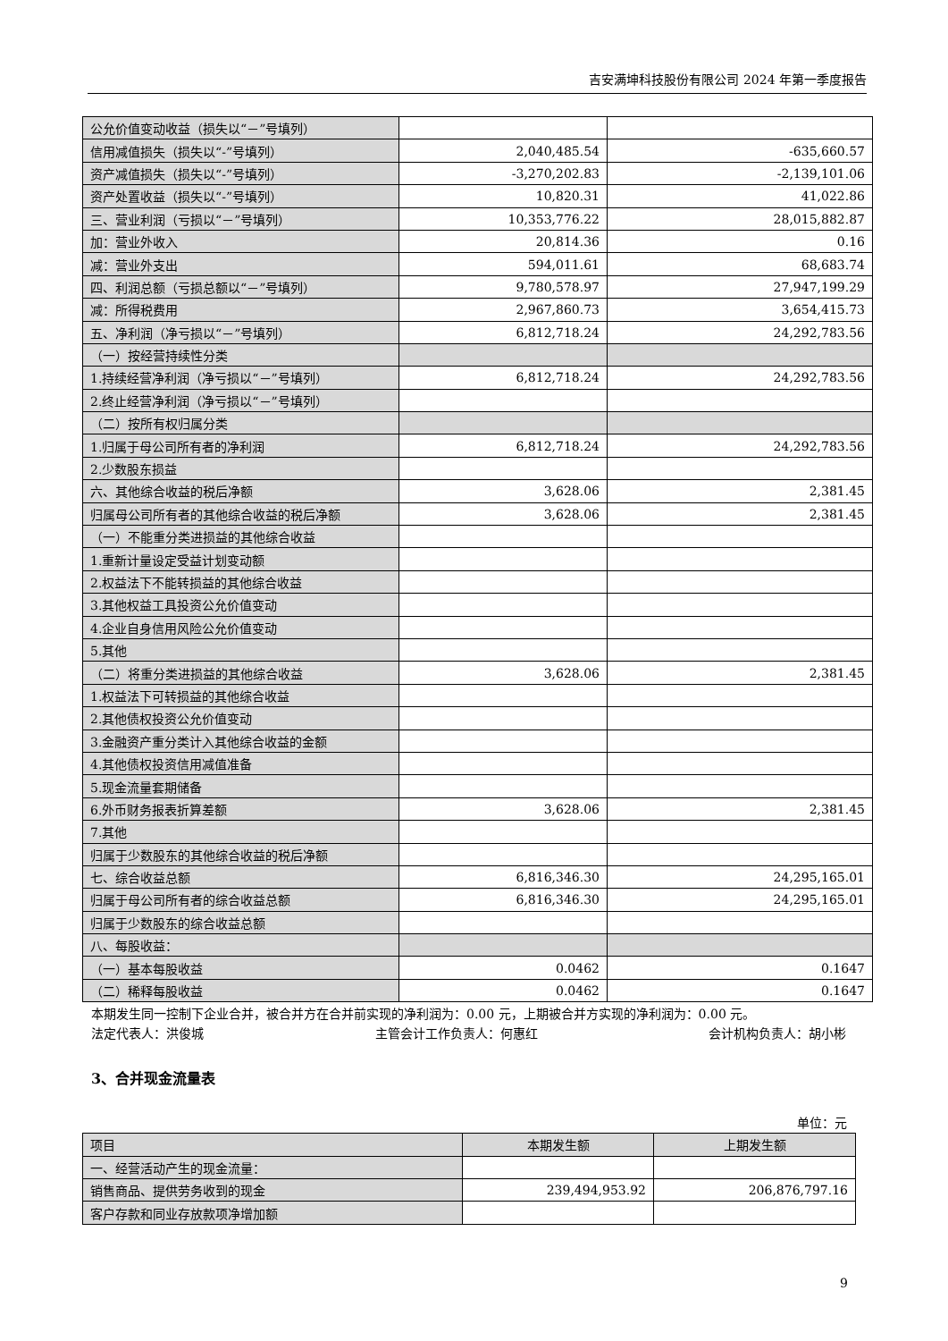吉安满坤科技股份有限公司 2024 年第一季度报告
| 公允价值变动收益（损失以“－”号填列） | | |
| 信用减值损失（损失以“-”号填列） | 2,040,485.54 | -635,660.57 |
| 资产减值损失（损失以“-”号填列） | -3,270,202.83 | -2,139,101.06 |
| 资产处置收益（损失以“-”号填列） | 10,820.31 | 41,022.86 |
| 三、营业利润（亏损以“－”号填列） | 10,353,776.22 | 28,015,882.87 |
| 加：营业外收入 | 20,814.36 | 0.16 |
| 减：营业外支出 | 594,011.61 | 68,683.74 |
| 四、利润总额（亏损总额以“－”号填列） | 9,780,578.97 | 27,947,199.29 |
| 减：所得税费用 | 2,967,860.73 | 3,654,415.73 |
| 五、净利润（净亏损以“－”号填列） | 6,812,718.24 | 24,292,783.56 |
| （一）按经营持续性分类 | | |
| 1.持续经营净利润（净亏损以“－”号填列） | 6,812,718.24 | 24,292,783.56 |
| 2.终止经营净利润（净亏损以“－”号填列） | | |
| （二）按所有权归属分类 | | |
| 1.归属于母公司所有者的净利润 | 6,812,718.24 | 24,292,783.56 |
| 2.少数股东损益 | | |
| 六、其他综合收益的税后净额 | 3,628.06 | 2,381.45 |
| 归属母公司所有者的其他综合收益的税后净额 | 3,628.06 | 2,381.45 |
| （一）不能重分类进损益的其他综合收益 | | |
| 1.重新计量设定受益计划变动额 | | |
| 2.权益法下不能转损益的其他综合收益 | | |
| 3.其他权益工具投资公允价值变动 | | |
| 4.企业自身信用风险公允价值变动 | | |
| 5.其他 | | |
| （二）将重分类进损益的其他综合收益 | 3,628.06 | 2,381.45 |
| 1.权益法下可转损益的其他综合收益 | | |
| 2.其他债权投资公允价值变动 | | |
| 3.金融资产重分类计入其他综合收益的金额 | | |
| 4.其他债权投资信用减值准备 | | |
| 5.现金流量套期储备 | | |
| 6.外币财务报表折算差额 | 3,628.06 | 2,381.45 |
| 7.其他 | | |
| 归属于少数股东的其他综合收益的税后净额 | | |
| 七、综合收益总额 | 6,816,346.30 | 24,295,165.01 |
| 归属于母公司所有者的综合收益总额 | 6,816,346.30 | 24,295,165.01 |
| 归属于少数股东的综合收益总额 | | |
| 八、每股收益： | | |
| （一）基本每股收益 | 0.0462 | 0.1647 |
| （二）稀释每股收益 | 0.0462 | 0.1647 |
本期发生同一控制下企业合并，被合并方在合并前实现的净利润为：0.00 元，上期被合并方实现的净利润为：0.00 元。
法定代表人：洪俊城 主管会计工作负责人：何惠红 会计机构负责人：胡小彬
3、合并现金流量表
单位：元
| 项目 | 本期发生额 | 上期发生额 |
| --- | --- | --- |
| 一、经营活动产生的现金流量： | | |
| 销售商品、提供劳务收到的现金 | 239,494,953.92 | 206,876,797.16 |
| 客户存款和同业存放款项净增加额 | | |
9